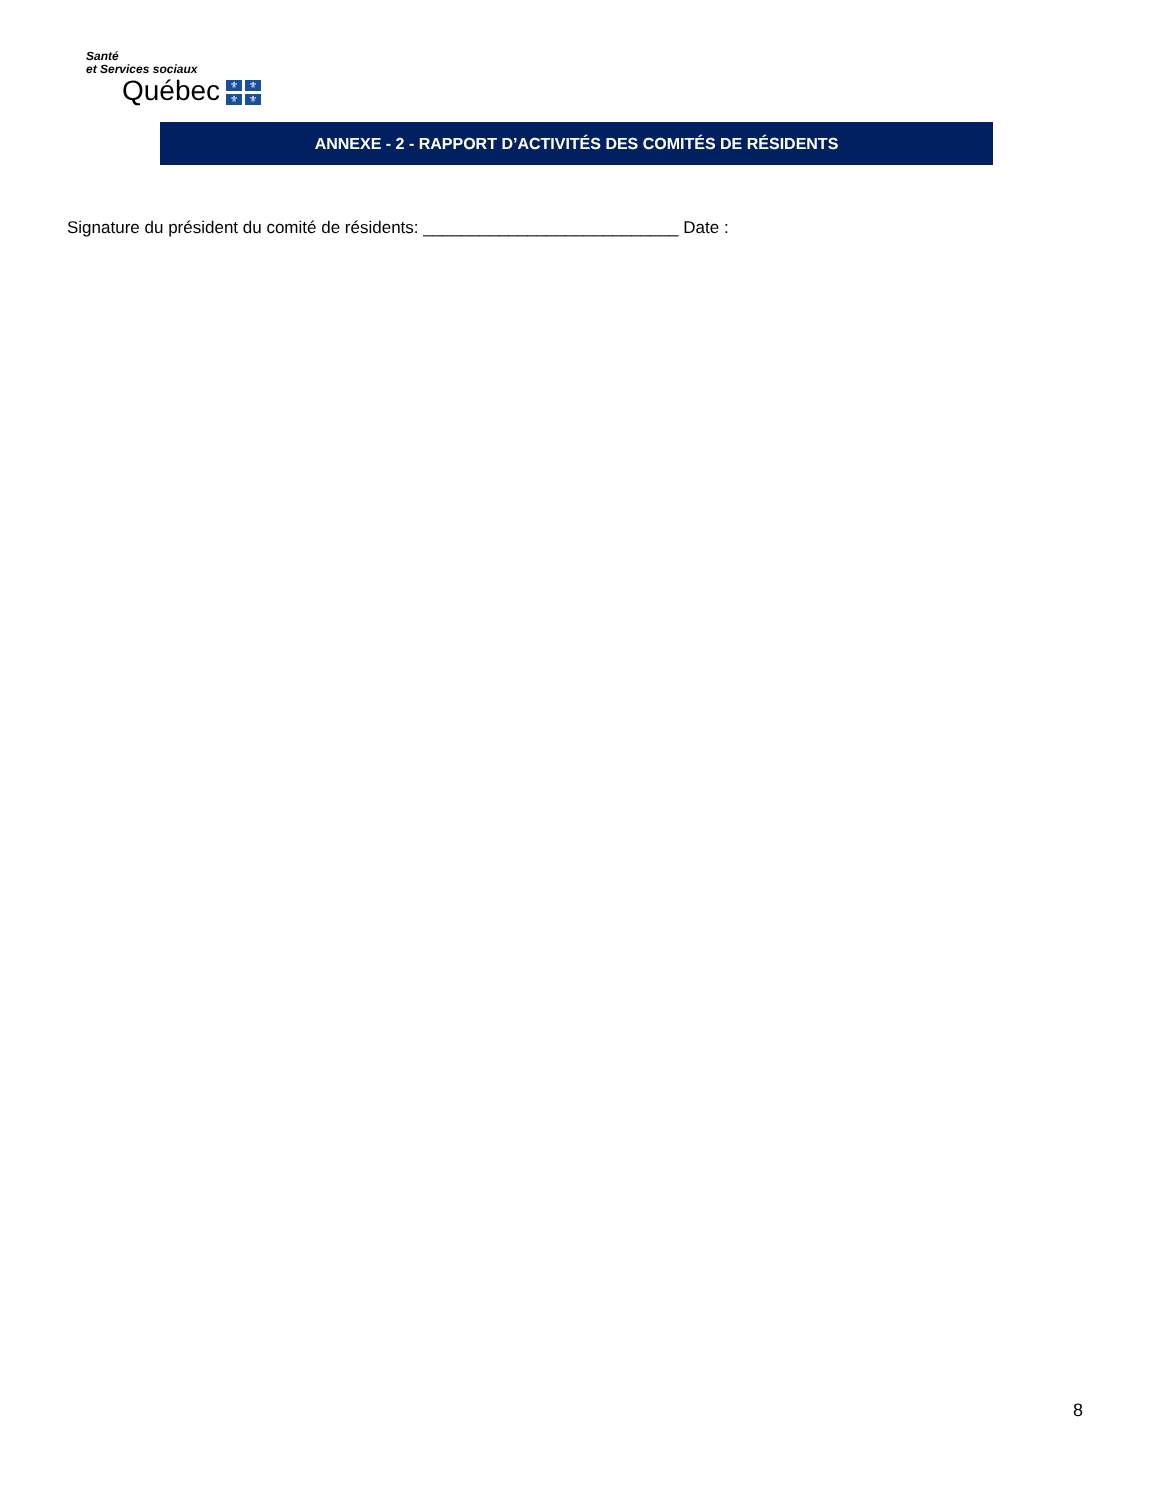Santé
et Services sociaux
Québec ⚜ ⚜ ⚜ ⚜
ANNEXE - 2 - RAPPORT D’ACTIVITÉS DES COMITÉS DE RÉSIDENTS
Signature du président du comité de résidents: ___________________________ Date :
8